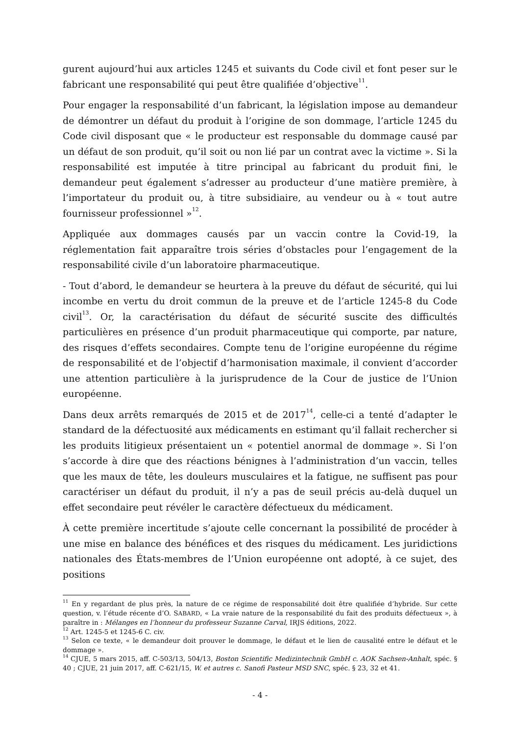gurent aujourd’hui aux articles 1245 et suivants du Code civil et font peser sur le fabricant une responsabilité qui peut être qualifiée d’objective<sup>11</sup>.
Pour engager la responsabilité d’un fabricant, la législation impose au demandeur de démontrer un défaut du produit à l’origine de son dommage, l’article 1245 du Code civil disposant que « le producteur est responsable du dommage causé par un défaut de son produit, qu’il soit ou non lié par un contrat avec la victime ». Si la responsabilité est imputée à titre principal au fabricant du produit fini, le demandeur peut également s’adresser au producteur d’une matière première, à l’importateur du produit ou, à titre subsidiaire, au vendeur ou à « tout autre fournisseur professionnel »<sup>12</sup>.
Appliquée aux dommages causés par un vaccin contre la Covid-19, la réglementation fait apparaître trois séries d’obstacles pour l’engagement de la responsabilité civile d’un laboratoire pharmaceutique.
- Tout d’abord, le demandeur se heurtera à la preuve du défaut de sécurité, qui lui incombe en vertu du droit commun de la preuve et de l’article 1245-8 du Code civil<sup>13</sup>. Or, la caractérisation du défaut de sécurité suscite des difficultés particulières en présence d’un produit pharmaceutique qui comporte, par nature, des risques d’effets secondaires. Compte tenu de l’origine européenne du régime de responsabilité et de l’objectif d’harmonisation maximale, il convient d’accorder une attention particulière à la jurisprudence de la Cour de justice de l’Union européenne.
Dans deux arrêts remarqués de 2015 et de 2017<sup>14</sup>, celle-ci a tenté d’adapter le standard de la défectuosité aux médicaments en estimant qu’il fallait rechercher si les produits litigieux présentaient un « potentiel anormal de dommage ». Si l’on s’accorde à dire que des réactions bénignes à l’administration d’un vaccin, telles que les maux de tête, les douleurs musculaires et la fatigue, ne suffisent pas pour caractériser un défaut du produit, il n’y a pas de seuil précis au-delà duquel un effet secondaire peut révéler le caractère défectueux du médicament.
À cette première incertitude s’ajoute celle concernant la possibilité de procéder à une mise en balance des bénéfices et des risques du médicament. Les juridictions nationales des États-membres de l’Union européenne ont adopté, à ce sujet, des positions
<sup>11</sup> En y regardant de plus près, la nature de ce régime de responsabilité doit être qualifiée d’hybride. Sur cette question, v. l’étude récente d’O. SABARD, « La vraie nature de la responsabilité du fait des produits défectueux », à paraître in : Mélanges en l’honneur du professeur Suzanne Carval, IRJS éditions, 2022.
<sup>12</sup> Art. 1245-5 et 1245-6 C. civ.
<sup>13</sup> Selon ce texte, « le demandeur doit prouver le dommage, le défaut et le lien de causalité entre le défaut et le dommage ».
<sup>14</sup> CJUE, 5 mars 2015, aff. C-503/13, 504/13, Boston Scientific Medizintechnik GmbH c. AOK Sachsen-Anhalt, spéc. § 40 ; CJUE, 21 juin 2017, aff. C-621/15, W. et autres c. Sanofi Pasteur MSD SNC, spéc. § 23, 32 et 41.
- 4 -